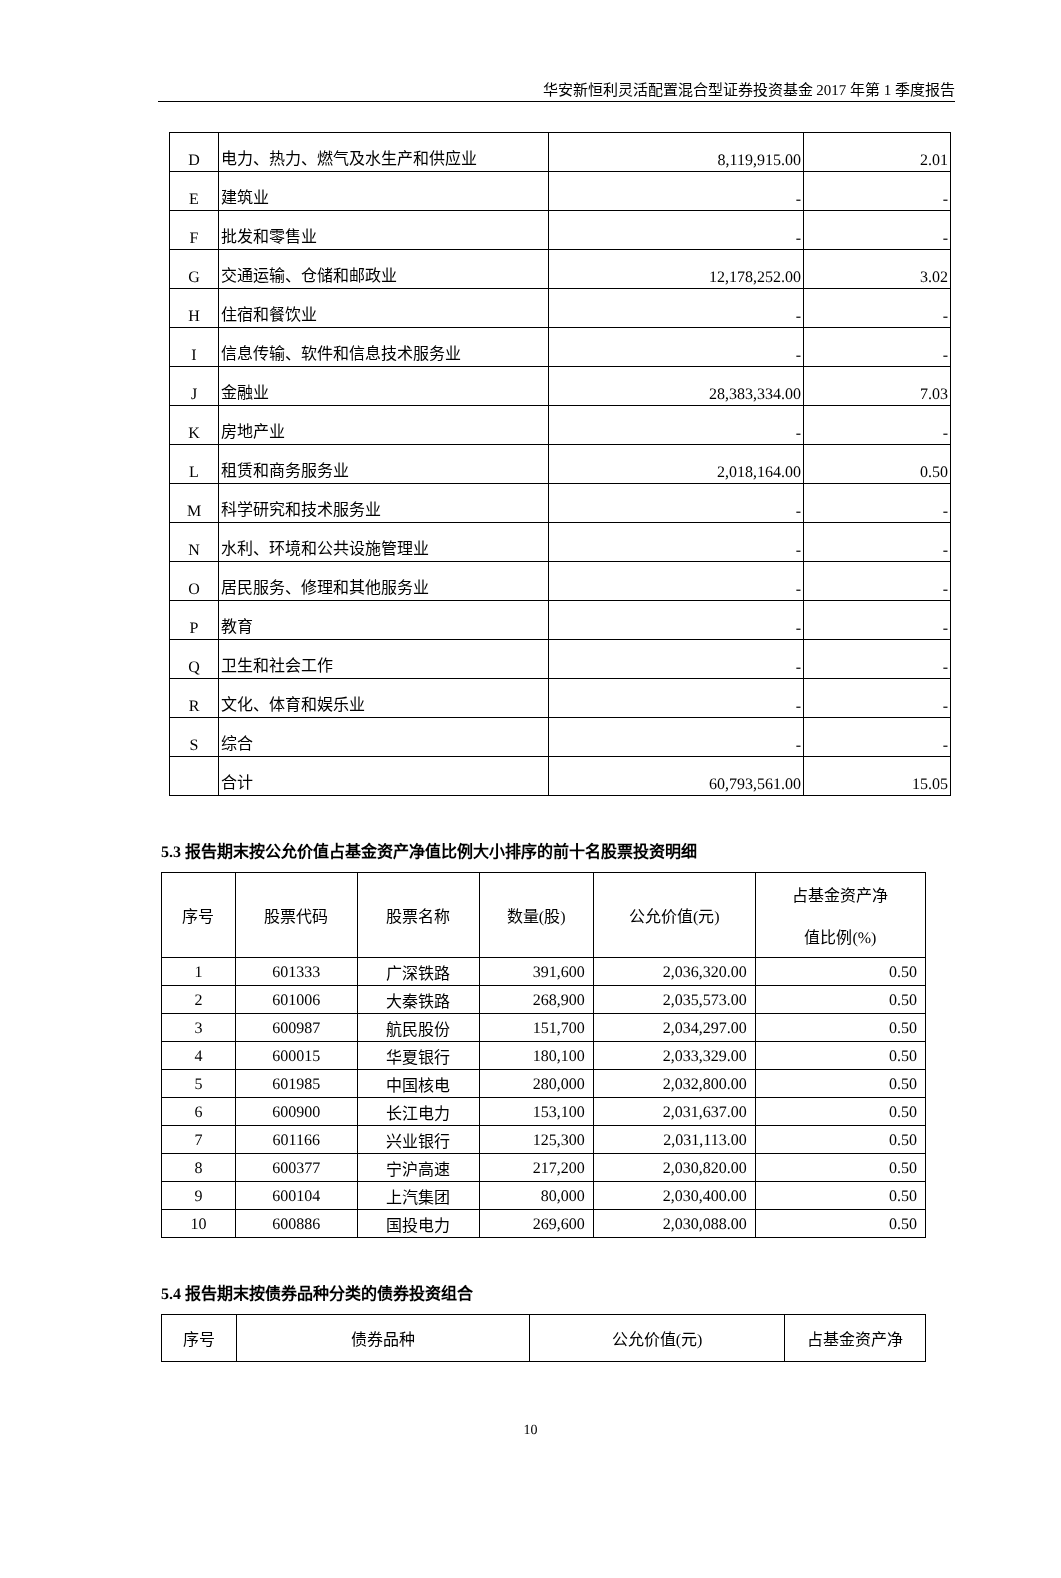华安新恒利灵活配置混合型证券投资基金 2017 年第 1 季度报告
| D | 电力、热力、燃气及水生产和供应业 | 8,119,915.00 | 2.01 |
| E | 建筑业 | - | - |
| F | 批发和零售业 | - | - |
| G | 交通运输、仓储和邮政业 | 12,178,252.00 | 3.02 |
| H | 住宿和餐饮业 | - | - |
| I | 信息传输、软件和信息技术服务业 | - | - |
| J | 金融业 | 28,383,334.00 | 7.03 |
| K | 房地产业 | - | - |
| L | 租赁和商务服务业 | 2,018,164.00 | 0.50 |
| M | 科学研究和技术服务业 | - | - |
| N | 水利、环境和公共设施管理业 | - | - |
| O | 居民服务、修理和其他服务业 | - | - |
| P | 教育 | - | - |
| Q | 卫生和社会工作 | - | - |
| R | 文化、体育和娱乐业 | - | - |
| S | 综合 | - | - |
| | 合计 | 60,793,561.00 | 15.05 |
5.3 报告期末按公允价值占基金资产净值比例大小排序的前十名股票投资明细
| 序号 | 股票代码 | 股票名称 | 数量(股) | 公允价值(元) | 占基金资产净 值比例(%) |
| --- | --- | --- | --- | --- | --- |
| 1 | 601333 | 广深铁路 | 391,600 | 2,036,320.00 | 0.50 |
| 2 | 601006 | 大秦铁路 | 268,900 | 2,035,573.00 | 0.50 |
| 3 | 600987 | 航民股份 | 151,700 | 2,034,297.00 | 0.50 |
| 4 | 600015 | 华夏银行 | 180,100 | 2,033,329.00 | 0.50 |
| 5 | 601985 | 中国核电 | 280,000 | 2,032,800.00 | 0.50 |
| 6 | 600900 | 长江电力 | 153,100 | 2,031,637.00 | 0.50 |
| 7 | 601166 | 兴业银行 | 125,300 | 2,031,113.00 | 0.50 |
| 8 | 600377 | 宁沪高速 | 217,200 | 2,030,820.00 | 0.50 |
| 9 | 600104 | 上汽集团 | 80,000 | 2,030,400.00 | 0.50 |
| 10 | 600886 | 国投电力 | 269,600 | 2,030,088.00 | 0.50 |
5.4 报告期末按债券品种分类的债券投资组合
| 序号 | 债券品种 | 公允价值(元) | 占基金资产净 |
| --- | --- | --- | --- |
10